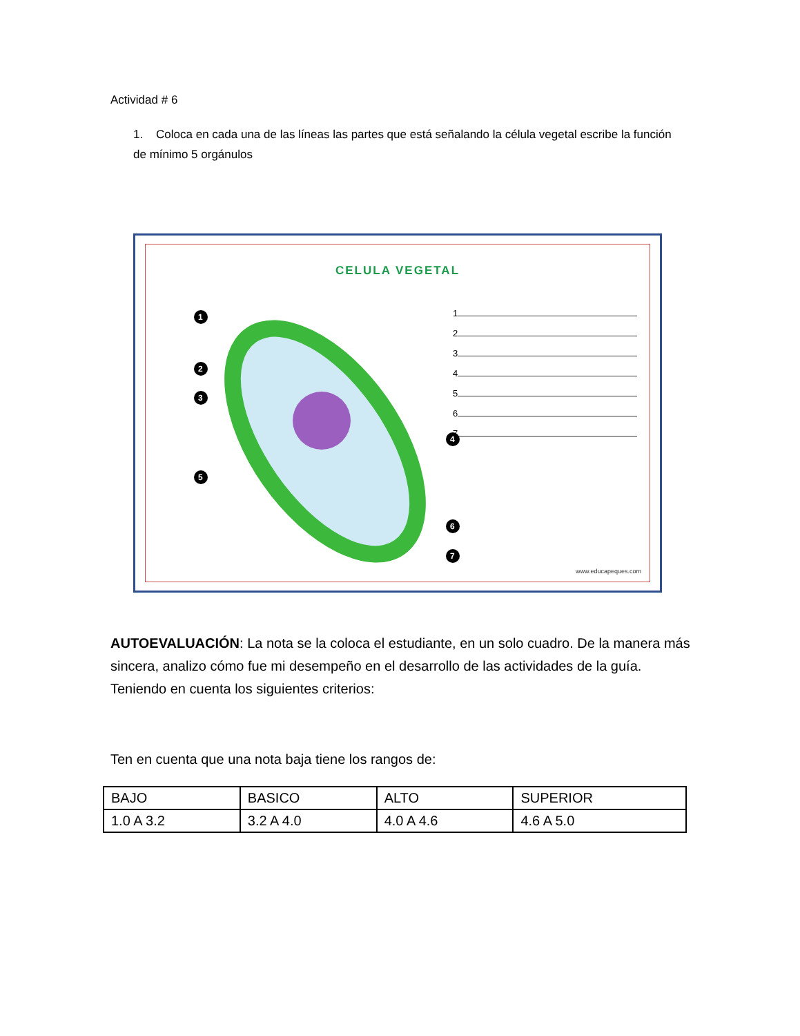Actividad # 6
1. Coloca en cada una de las líneas las partes que está señalando la célula vegetal escribe la función de mínimo 5 orgánulos
CELULA VEGETAL
1
2
3
4
5
6
7
1
2
3
4
5
6
7
www.educapeques.com
AUTOEVALUACIÓN: La nota se la coloca el estudiante, en un solo cuadro. De la manera más sincera, analizo cómo fue mi desempeño en el desarrollo de las actividades de la guía. Teniendo en cuenta los siguientes criterios:
Ten en cuenta que una nota baja tiene los rangos de:
| BAJO | BASICO | ALTO | SUPERIOR |
| --- | --- | --- | --- |
| 1.0 A 3.2 | 3.2 A 4.0 | 4.0 A 4.6 | 4.6 A 5.0 |